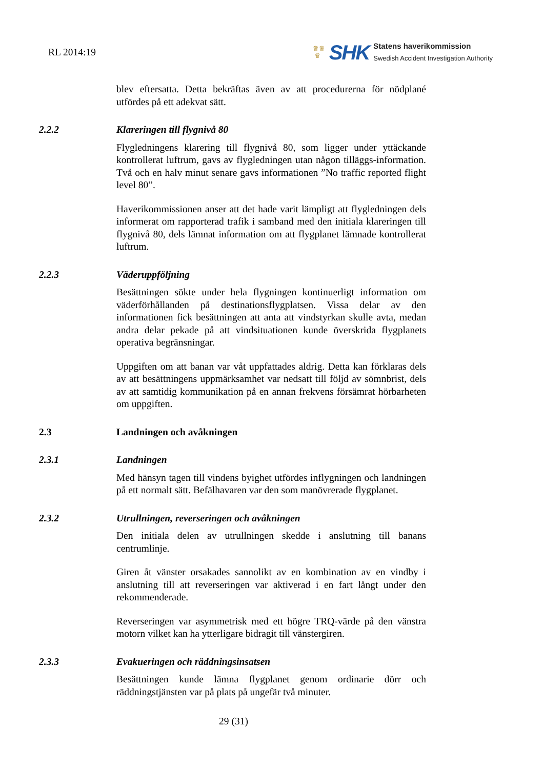RL 2014:19
♛♛
♛
SHK
Statens haverikommission
Swedish Accident Investigation Authority
blev eftersatta. Detta bekräftas även av att procedurerna för nödplané utfördes på ett adekvat sätt.
2.2.2 Klareringen till flygnivå 80
Flygledningens klarering till flygnivå 80, som ligger under yttäckande kontrollerat luftrum, gavs av flygledningen utan någon tilläggs-information. Två och en halv minut senare gavs informationen ”No traffic reported flight level 80”.
Haverikommissionen anser att det hade varit lämpligt att flygledningen dels informerat om rapporterad trafik i samband med den initiala klareringen till flygnivå 80, dels lämnat information om att flygplanet lämnade kontrollerat luftrum.
2.2.3 Väderuppföljning
Besättningen sökte under hela flygningen kontinuerligt information om väderförhållanden på destinationsflygplatsen. Vissa delar av den informationen fick besättningen att anta att vindstyrkan skulle avta, medan andra delar pekade på att vindsituationen kunde överskrida flygplanets operativa begränsningar.
Uppgiften om att banan var våt uppfattades aldrig. Detta kan förklaras dels av att besättningens uppmärksamhet var nedsatt till följd av sömnbrist, dels av att samtidig kommunikation på en annan frekvens försämrat hörbarheten om uppgiften.
2.3 Landningen och avåkningen
2.3.1 Landningen
Med hänsyn tagen till vindens byighet utfördes inflygningen och landningen på ett normalt sätt. Befälhavaren var den som manövrerade flygplanet.
2.3.2 Utrullningen, reverseringen och avåkningen
Den initiala delen av utrullningen skedde i anslutning till banans centrumlinje.
Giren åt vänster orsakades sannolikt av en kombination av en vindby i anslutning till att reverseringen var aktiverad i en fart långt under den rekommenderade.
Reverseringen var asymmetrisk med ett högre TRQ-värde på den vänstra motorn vilket kan ha ytterligare bidragit till vänstergiren.
2.3.3 Evakueringen och räddningsinsatsen
Besättningen kunde lämna flygplanet genom ordinarie dörr och räddningstjänsten var på plats på ungefär två minuter.
29 (31)